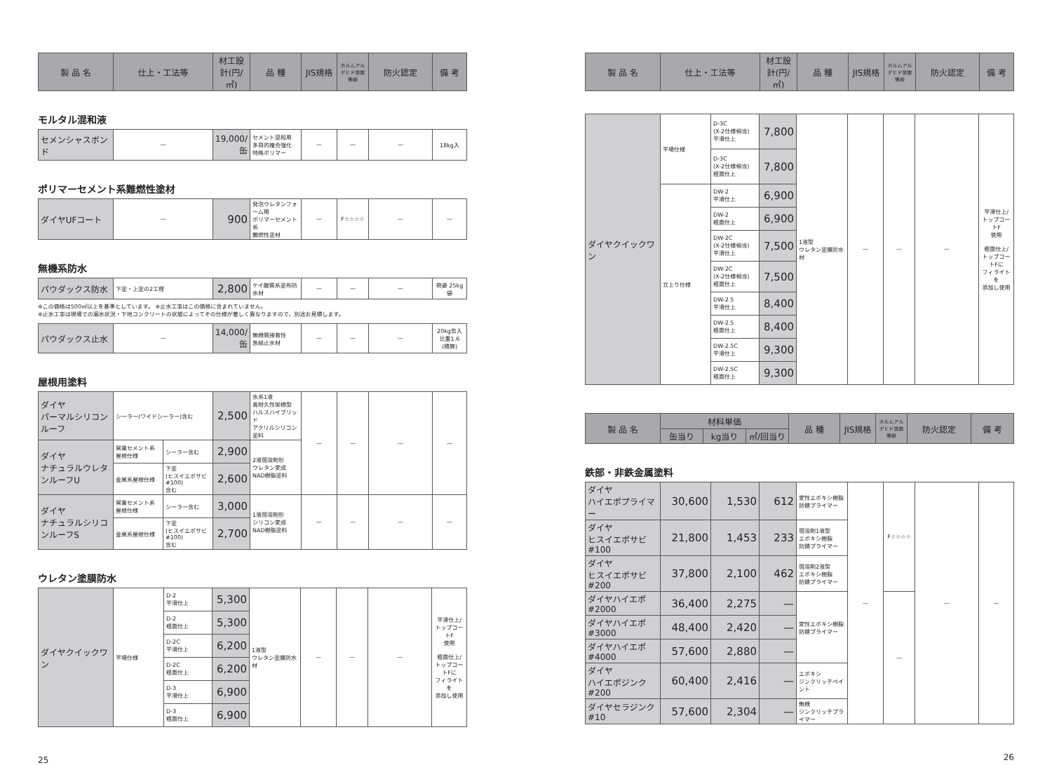| 製 品 名 | 仕上・工法等 | 材工設計(円/㎡) | 品 種 | JIS規格 | ホルムアルデヒド放散等級 | 防火認定 | 備 考 |
| --- | --- | --- | --- | --- | --- | --- | --- |
モルタル混和液
| セメンシャスボンド | — | 19,000/缶 | セメント混和用 多目的複合強化 特殊ポリマー | — | — | — | 18kg入 |
ポリマーセメント系難燃性塗材
| ダイヤUFコート | — | 900 | 発泡ウレタンフォーム用 ポリマーセメント系 難燃性塗材 | — | F☆☆☆☆ | — | — |
無機系防水
| パウダックス防水 | 下塗・上塗の2工程 | 2,800 | ケイ酸質系塗布防水材 | — | — | — | 荷姿 25kg袋 |
※この価格は500㎡以上を基準としています。 ※止水工事はこの価格に含まれていません。
※止水工事は現場での漏水状況・下地コンクリートの状態によってその仕様が著しく異なりますので、別途お見積します。
| パウダックス止水 | — | 14,000/缶 | 無機質接着性 急結止水材 | — | — | — | 20kg缶入 比重1.6 (積算) |
屋根用塗料
| ダイヤ パーマルシリコンルーフ | シーラー(ワイドシーラー)含む | | 2,500 | 水系1液 高耐久性架橋型 ハルスハイブリッド アクリルシリコン塗料 | — | — | — | — |
| ダイヤ ナチュラルウレタンルーフU | 窯業セメント系 屋根仕様 | シーラー含む | 2,900 | 2液弱溶剤形 ウレタン変成 NAD樹脂塗料 | | | | |
| | 金属系屋根仕様 | 下塗 (ヒスイエポサビ#100) 含む | 2,600 | | | | | |
| ダイヤ ナチュラルシリコンルーフS | 窯業セメント系 屋根仕様 | シーラー含む | 3,000 | 1液弱溶剤形 シリコン変成 NAD樹脂塗料 | — | — | — | — |
| | 金属系屋根仕様 | 下塗 (ヒスイエポサビ#100) 含む | 2,700 | | | | | |
ウレタン塗膜防水
| ダイヤクイックワン | 平場仕様 | D-2 平滑仕上 | 5,300 | 1液型 ウレタン塗膜防水材 | — | — | — | 平滑仕上/ トップコートF 使用 粗面仕上/ トップコートFに フィライトを 添加し使用 |
| | | D-2 粗面仕上 | 5,300 | | | | | |
| | | D-2C 平滑仕上 | 6,200 | | | | | |
| | | D-2C 粗面仕上 | 6,200 | | | | | |
| | | D-3 平滑仕上 | 6,900 | | | | | |
| | | D-3 粗面仕上 | 6,900 | | | | | |
25
| 製 品 名 | 仕上・工法等 | 材工設計(円/㎡) | 品 種 | JIS規格 | ホルムアルデヒド放散等級 | 防火認定 | 備 考 |
| --- | --- | --- | --- | --- | --- | --- | --- |
| ダイヤクイックワン | 平場仕様 | D-3C (X-2仕様相当) 平滑仕上 | 7,800 | 1液型 ウレタン塗膜防水材 | — | — | — | 平滑仕上/ トップコートF 使用 粗面仕上/ トップコートFに フィライトを 添加し使用 |
| | | D-3C (X-2仕様相当) 粗面仕上 | 7,800 | | | | | |
| | 立上り仕様 | DW-2 平滑仕上 | 6,900 | | | | | |
| | | DW-2 粗面仕上 | 6,900 | | | | | |
| | | DW-2C (X-2仕様相当) 平滑仕上 | 7,500 | | | | | |
| | | DW-2C (X-2仕様相当) 粗面仕上 | 7,500 | | | | | |
| | | DW-2.5 平滑仕上 | 8,400 | | | | | |
| | | DW-2.5 粗面仕上 | 8,400 | | | | | |
| | | DW-2.5C 平滑仕上 | 9,300 | | | | | |
| | | DW-2.5C 粗面仕上 | 9,300 | | | | | |
| 製 品 名 | 材料単価 | | | 品 種 | JIS規格 | ホルムアルデヒド放散等級 | 防火認定 | 備 考 |
| --- | --- | --- | --- | --- | --- | --- | --- | --- |
| | 缶当り | kg当り | ㎡/回当り | | | | | |
鉄部・非鉄金属塗料
| ダイヤ ハイエポプライマー | 30,600 | 1,530 | 612 | 変性エポキシ樹脂 防錆プライマー | — | F☆☆☆☆ | — | — |
| ダイヤ ヒスイエポサビ#100 | 21,800 | 1,453 | 233 | 弱溶剤1液型 エポキシ樹脂 防錆プライマー | | | | |
| ダイヤ ヒスイエポサビ#200 | 37,800 | 2,100 | 462 | 弱溶剤2液型 エポキシ樹脂 防錆プライマー | | | | |
| ダイヤハイエポ#2000 | 36,400 | 2,275 | — | 変性エポキシ樹脂 防錆プライマー | | — | | |
| ダイヤハイエポ#3000 | 48,400 | 2,420 | — | | | | | |
| ダイヤハイエポ#4000 | 57,600 | 2,880 | — | | | | | |
| ダイヤ ハイエポジンク#200 | 60,400 | 2,416 | — | エポキシ ジンクリッチペイント | | | | |
| ダイヤセラジンク#10 | 57,600 | 2,304 | — | 無機 ジンクリッチプライマー | | | | |
26